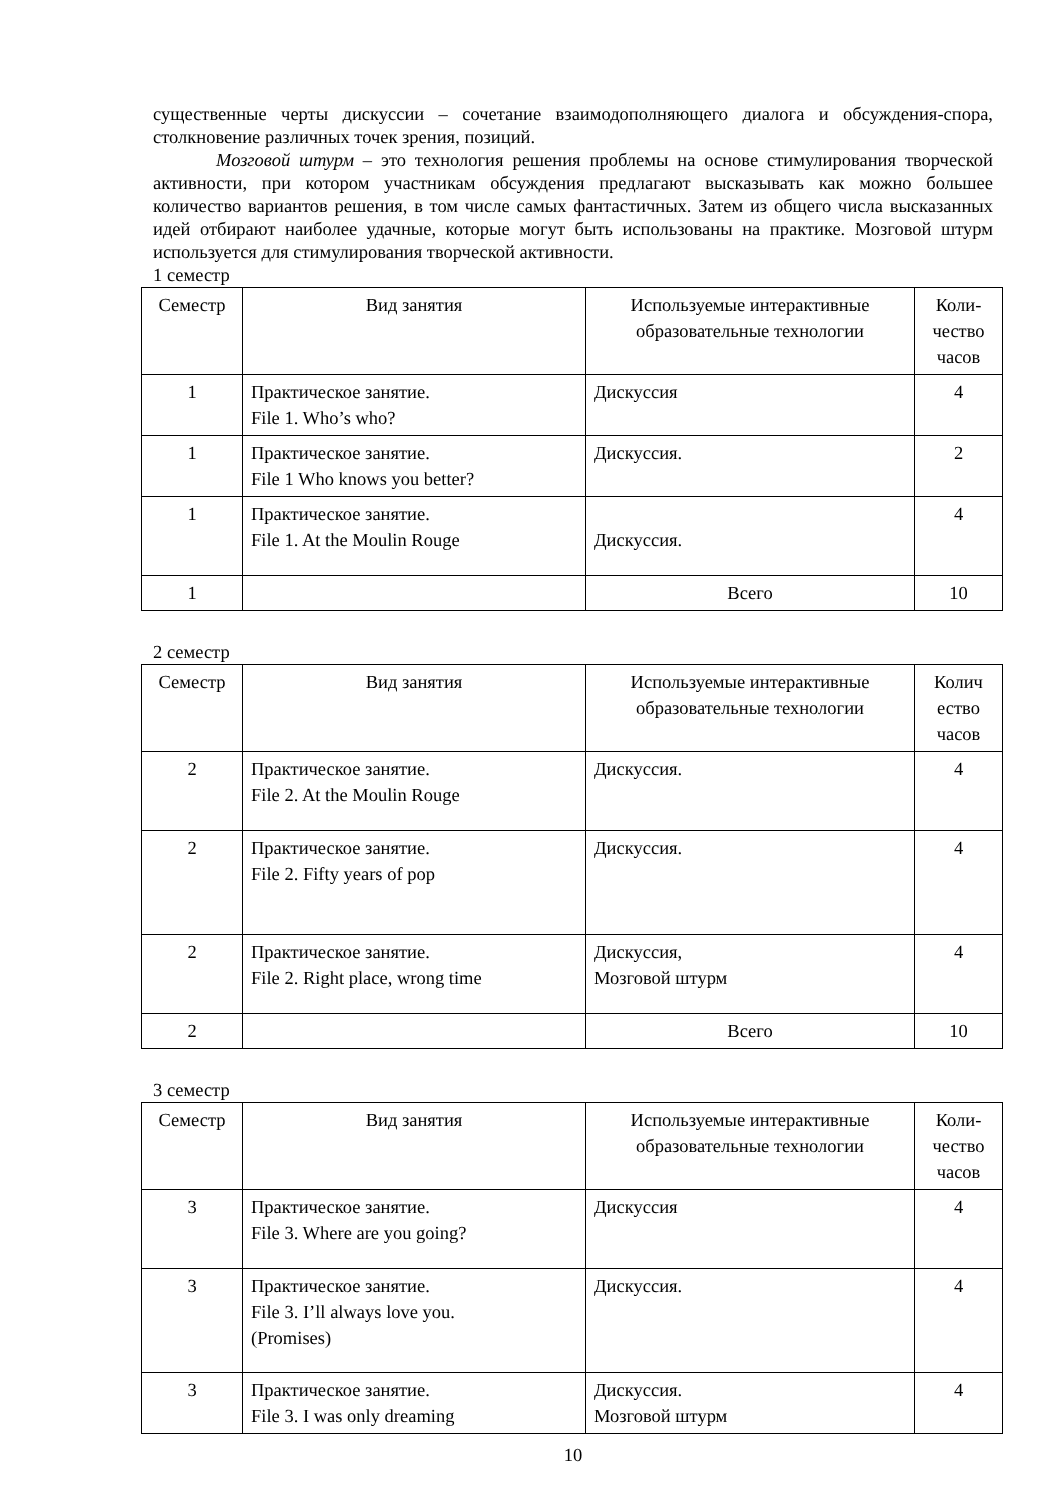существенные черты дискуссии – сочетание взаимодополняющего диалога и обсуждения-спора, столкновение различных точек зрения, позиций.
Мозговой штурм – это технология решения проблемы на основе стимулирования творческой активности, при котором участникам обсуждения предлагают высказывать как можно большее количество вариантов решения, в том числе самых фантастичных. Затем из общего числа высказанных идей отбирают наиболее удачные, которые могут быть использованы на практике. Мозговой штурм используется для стимулирования творческой активности.
1 семестр
| Семестр | Вид занятия | Используемые интерактивные образовательные технологии | Коли- чество часов |
| 1 | Практическое занятие. File 1. Who’s who? | Дискуссия | 4 |
| 1 | Практическое занятие. File 1 Who knows you better? | Дискуссия. | 2 |
| 1 | Практическое занятие. File 1. At the Moulin Rouge | Дискуссия. | 4 |
| 1 | | Всего | 10 |
2 семестр
| Семестр | Вид занятия | Используемые интерактивные образовательные технологии | Колич ество часов |
| 2 | Практическое занятие. File 2. At the Moulin Rouge | Дискуссия. | 4 |
| 2 | Практическое занятие. File 2. Fifty years of pop | Дискуссия. | 4 |
| 2 | Практическое занятие. File 2. Right place, wrong time | Дискуссия, Мозговой штурм | 4 |
| 2 | | Всего | 10 |
3 семестр
| Семестр | Вид занятия | Используемые интерактивные образовательные технологии | Коли- чество часов |
| 3 | Практическое занятие. File 3. Where are you going? | Дискуссия | 4 |
| 3 | Практическое занятие. File 3. I’ll always love you. (Promises) | Дискуссия. | 4 |
| 3 | Практическое занятие. File 3. I was only dreaming | Дискуссия. Мозговой штурм | 4 |
10